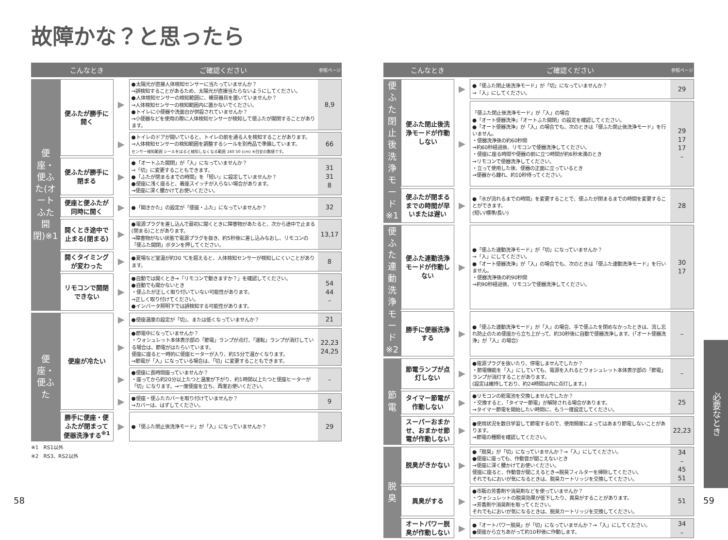故障かな？と思ったら
| | こんなとき | | ご確認ください | 参照ページ |
| --- | --- | --- | --- | --- |
| 便座・便ふた(オートふた開閉)※1 | 便ふたが勝手に開く | ▶ | ●太陽光が直接人体検知センサーに当たっていませんか？ →誤検知することがあるため、太陽光が直接当たらないようにしてください。 ●人体検知センサーの検知範囲に、暖房器具を置いていませんか？ →人体検知センサーの検知範囲内に置かないでください。 ●トイレに小便器や洗面台が併設されていませんか？ →小便器などを使用の際に人体検知センサーが検知して便ふたが開閉することがあります。 | 8,9 |
| | | ▶ | ●トイレのドアが開いていると、トイレの前を通る人を検知することがあります。 →人体検知センサーの検知範囲を調整するシールを別売品で準備しています。 センサー検知範囲 シールをはると検知しなくなる範囲 160 50 (cm) ※目安の数値です。 | 66 |
| | 便ふたが勝手に閉まる | ▶ | ●「オートふた開閉」が「入」になっていませんか？ →「切」に変更することもできます。 ●「ふたが閉まるまでの時間」を「短い」に設定していませんか？ ●便座に浅く座ると、着座スイッチが入らない場合があります。 →便座に深く腰かけてお使いください。 | 31 31 8 |
| | 便座と便ふたが同時に開く | ▶ | ●「開きかた」の設定が「便座・ふた」になっていませんか？ | 32 |
| | 開くとき途中で止まる(閉まる) | ▶ | ●電源プラグを差し込んで最初に開くときに障害物があたると、次から途中で止まる(閉まる)ことがあります。 →障害物がない状態で電源プラグを抜き、約5秒後に差し込みなおし、リモコンの「便ふた開閉」ボタンを押してください。 | 13,17 |
| | 開くタイミングが変わった | ▶ | ●夏場など室温が約30 ℃を超えると、人体検知センサーが検知しにくいことがあります。 | 8 |
| | リモコンで開閉できない | ▶ | ●自動では開くとき→「リモコンで動きますか？」を確認してください。 ●自動でも開かないとき ・便ふたが正しく取り付いていない可能性があります。 →正しく取り付けてください。 ●インバータ照明下では誤検知する可能性があります。 | 54 44 – |
| 便座・便ふた | 便座が冷たい | ▶ | ●便座温度の設定が「切」、または低くなっていませんか？ | 21 |
| | | ▶ | ●節電中になっていませんか？ ・ウォシュレット本体表示部の「節電」ランプが点灯、「運転」ランプが消灯している場合は、節電がはたらいています。 便座に座ると一時的に便座ヒーターが入り、約15分で温かくなります。 →節電が「入」になっている場合は、「切」に変更することもできます。 | 22,23 24,25 |
| | | ▶ | ●便座に長時間座っていませんか？ ・座ってから約20分以上たつと温度が下がり、約1時間以上たつと便座ヒーターが「切」になります。→一度便座を立ち、再度お使いください。 | – |
| | | ▶ | ●便座・便ふたカバーを取り付けていませんか？ →カバーは、はずしてください。 | 9 |
| | 勝手に便座・便ふたが閉まって便器洗浄する<sup>※1</sup> | ▶ | ●「便ふた閉止後洗浄モード」が「入」になっていませんか？ | 29 |
※1　RS1以外
※2　RS3、RS2以外
| | こんなとき | | ご確認ください | 参照ページ |
| --- | --- | --- | --- | --- |
| 便ふた閉止後洗浄モード※1 | 便ふた閉止後洗浄モードが作動しない | ▶ | ●「便ふた閉止後洗浄モード」が「切」になっていませんか？ →「入」にしてください。 | 29 |
| | | ▶ | 「便ふた閉止後洗浄モード」が「入」の場合 ●「オート便器洗浄」「オートふた開閉」の設定を確認してください。 ●「オート便器洗浄」が「入」の場合でも、次のときは「便ふた閉止後洗浄モード」を行いません。 ・便器洗浄後の約60秒間 →約60秒経過後、リモコンで便器洗浄してください。 ・便座に座る時間や便器の前に立つ時間が約6秒未満のとき →リモコンで便器洗浄してください。 ・立って使用した後、便器の正面に立っているとき →便器から離れ、約10秒待ってください。 | 29 17 17 – |
| | 便ふたが閉まるまでの時間が早いまたは遅い | ▶ | ●「水が流れるまでの時間」を変更することで、便ふたが閉まるまでの時間を変更することができます。 (短い/標準/長い) | 28 |
| 便ふた連動洗浄モード※2 | 便ふた連動洗浄モードが作動しない | ▶ | ●「便ふた連動洗浄モード」が「切」になっていませんか？ →「入」にしてください。 ●「オート便器洗浄」が「入」の場合でも、次のときは「便ふた連動洗浄モード」を行いません。 ・便器洗浄後の約90秒間 →約90秒経過後、リモコンで便器洗浄してください。 | 30 17 |
| | 勝手に便器洗浄する | ▶ | ●「便ふた連動洗浄モード」が「入」の場合、手で便ふたを閉めなかったときは、流し忘れ防止のため便座から立ち上がって、約30秒後に自動で便器洗浄します。(「オート便器洗浄」が「入」の場合) | – |
| 節電 | 節電ランプが点灯しない | ▶ | ●電源プラグを抜いたり、停電しませんでしたか？ ・節電機能を「入」にしていても、電源を入れるとウォシュレット本体表示部の「節電」ランプが消灯することがあります。 (設定は維持しており、約24時間以内に点灯します。) | – |
| | タイマー節電が作動しない | ▶ | ●リモコンの乾電池を交換しませんでしたか？ ・交換すると、「タイマー節電」が解除される場合があります。 →タイマー節電を開始したい時間に、もう一度設定してください。 | 25 |
| | スーパーおまかせ、おまかせ節電が作動しない | ▶ | ●使用状況を数日学習して節電するので、使用頻度によってはあまり節電しないことがあります。 →節電の種類を確認してください。 | 22,23 |
| 脱臭 | 脱臭がきかない | ▶ | ●「脱臭」が「切」になっていませんか？→「入」にしてください。 ●便座に座っても、作動音が聞こえないとき →便座に深く腰かけてお使いください。 便座に座ると、作動音が聞こえるとき→脱臭フィルターを掃除してください。 それでもにおいが気になるときは、脱臭カートリッジを交換してください。 | 34 – 45 51 |
| | 異臭がする | ▶ | ●市販の芳香剤や消臭剤などを使っていませんか？ ・ウォシュレットの脱臭効果が低下したり、異臭がすることがあります。 →芳香剤や消臭剤を取ってください。 それでもにおいが気になるときは、脱臭カートリッジを交換してください。 | 51 |
| | オートパワー脱臭が作動しない | ▶ | ●「オートパワー脱臭」が「切」になっていませんか？→「入」にしてください。 ●便座から立ちあがって約10秒後に作動します。 | 34 – |
必要なとき
58 59